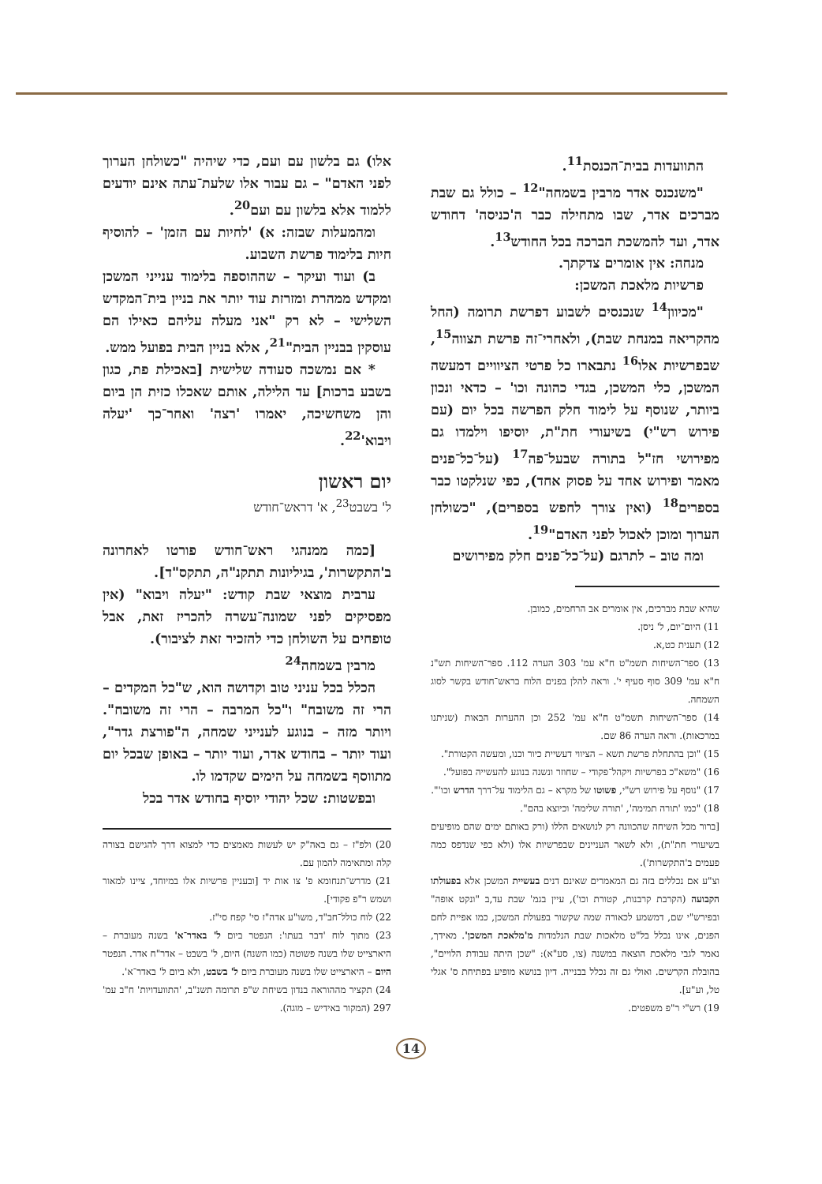התוועדות בבית־הכנסת<sup>11</sup>.
"משנכנס אדר מרבין בשמחה"<sup>12</sup> – כולל גם שבת מברכים אדר, שבו מתחילה כבר ה'כניסה' דחודש אדר, ועד להמשכת הברכה בכל החודש<sup>13</sup>.
מנחה: אין אומרים צדקתך.
פרשיות מלאכת המשכן:
"מכיוון<sup>14</sup> שנכנסים לשבוע דפרשת תרומה (החל מהקריאה במנחת שבת), ולאחרי־זה פרשת תצווה<sup>15</sup>, שבפרשיות אלו<sup>16</sup> נתבארו כל פרטי הציוויים דמעשה המשכן, כלי המשכן, בגדי כהונה וכו' – כדאי ונכון ביותר, שנוסף על לימוד חלק הפרשה בכל יום (עם פירוש רש"י) בשיעורי חת"ת, יוסיפו וילמדו גם מפירושי חז"ל בתורה שבעל־פה<sup>17</sup> (על־כל־פנים מאמר ופירוש אחד על פסוק אחד), כפי שנלקטו כבר בספרים<sup>18</sup> (ואין צורך לחפש בספרים), "כשולחן הערוך ומוכן לאכול לפני האדם"<sup>19</sup>.
ומה טוב – לתרגם (על־כל־פנים חלק מפירושים
שהיא שבת מברכים, אין אומרים אב הרחמים, כמובן.
11) היום־יום, ל' ניסן.
12) תענית כט,א.
13) ספר־השיחות תשמ"ט ח"א עמ' 303 הערה 112. ספר־השיחות תש"נ ח"א עמ' 309 סוף סעיף י'. וראה להלן בפנים הלוח בראש־חודש בקשר לסוג השמחה.
14) ספר־השיחות תשמ"ט ח"א עמ' 252 וכן ההערות הבאות (שניתנו במרכאות). וראה הערה 86 שם.
15) "וכן בהתחלת פרשת תשא – הציווי דעשיית כיור וכנו, ומעשה הקטורת".
16) "משא"כ בפרשיות ויקהל־פקודי – שחוזר ונשנה בנוגע להעשייה בפועל".
17) "נוסף על פירוש רש"י, פשוטו של מקרא – גם הלימוד על־דרך הדרש וכו'".
18) "כמו 'תורה תמימה', 'תורה שלימה' וכיוצא בהם".
[ברור מכל השיחה שהכוונה רק לנושאים הללו (ורק באותם ימים שהם מופיעים בשיעורי חת"ת), ולא לשאר העניינים שבפרשיות אלו (ולא כפי שנדפס כמה פעמים ב'התקשרות').
וצ"ע אם נכללים בזה גם המאמרים שאינם דנים בעשיית המשכן אלא בפעולתו הקבועה (הקרבת קרבנות, קטורת וכו'), עיין בגמ' שבת עד,ב "ונקט אופה" ובפירש"י שם, דמשמע לכאורה שמה שקשור בפעולת המשכן, כמו אפיית לחם הפנים, אינו נכלל בל"ט מלאכות שבת הנלמדות מ'מלאכת המשכן'. מאידך, נאמר לגבי מלאכת הוצאה במשנה (צו, סע"א): "שכן היתה עבודת הלויים", בהובלת הקרשים. ואולי גם זה נכלל בבנייה. דיון בנושא מופיע בפתיחת ס' אגלי טל, וע"ע].
19) רש"י ר"פ משפטים.
אלו) גם בלשון עם ועם, כדי שיהיה "כשולחן הערוך לפני האדם" – גם עבור אלו שלעת־עתה אינם יודעים ללמוד אלא בלשון עם ועם<sup>20</sup>.
ומהמעלות שבזה: א) 'לחיות עם הזמן' – להוסיף חיות בלימוד פרשת השבוע.
ב) ועוד ועיקר – שההוספה בלימוד ענייני המשכן ומקדש ממהרת ומזרזת עוד יותר את בניין בית־המקדש השלישי – לא רק "אני מעלה עליהם כאילו הם עוסקין בבניין הבית"<sup>21</sup>, אלא בניין הבית בפועל ממש.
* אם נמשכה סעודה שלישית [באכילת פת, כגון בשבע ברכות] עד הלילה, אותם שאכלו כזית הן ביום והן משחשיכה, יאמרו 'רצה' ואחר־כך 'יעלה ויבוא'<sup>22</sup>.
יום ראשון
ל' בשבט<sup>23</sup>, א' דראש־חודש
[כמה ממנהגי ראש־חודש פורטו לאחרונה ב'התקשרות', בגיליונות תתקנ"ה, תתקס"ד].
ערבית מוצאי שבת קודש: "יעלה ויבוא" (אין מפסיקים לפני שמונה־עשרה להכריז זאת, אבל טופחים על השולחן כדי להזכיר זאת לציבור).
מרבין בשמחה<sup>24</sup>
הכלל בכל עניני טוב וקדושה הוא, ש"כל המקדים – הרי זה משובח" ו"כל המרבה – הרי זה משובח". ויותר מזה – בנוגע לענייני שמחה, ה"פורצת גדר", ועוד יותר – בחודש אדר, ועוד יותר – באופן שבכל יום מתווסף בשמחה על הימים שקדמו לו.
ובפשטות: שכל יהודי יוסיף בחודש אדר בכל
20) ולפ"ז – גם באה"ק יש לעשות מאמצים כדי למצוא דרך להגישם בצורה קלה ומתאימה להמון עם.
21) מדרש־תנחומא פ' צו אות יד [ובעניין פרשיות אלו במיוחד, ציינו למאור ושמש ר"פ פקודי].
22) לוח כולל־חב"ד, משו"ע אדה"ז סי' קפח סי"ז.
23) מתוך לוח 'דבר בעתו': הנפטר ביום ל' באדר־א' בשנה מעוברת – היארצייט שלו בשנה פשוטה (כמו השנה) היום, ל' בשבט – אדר"ח אדר. הנפטר היום – היארצייט שלו בשנה מעוברת ביום ל' בשבט, ולא ביום ל' באדר־א'.
24) תקציר מההוראה בנדון בשיחת ש"פ תרומה תשנ"ב, 'התוועדויות' ח"ב עמ' 297 (המקור באידיש – מוגה).
14